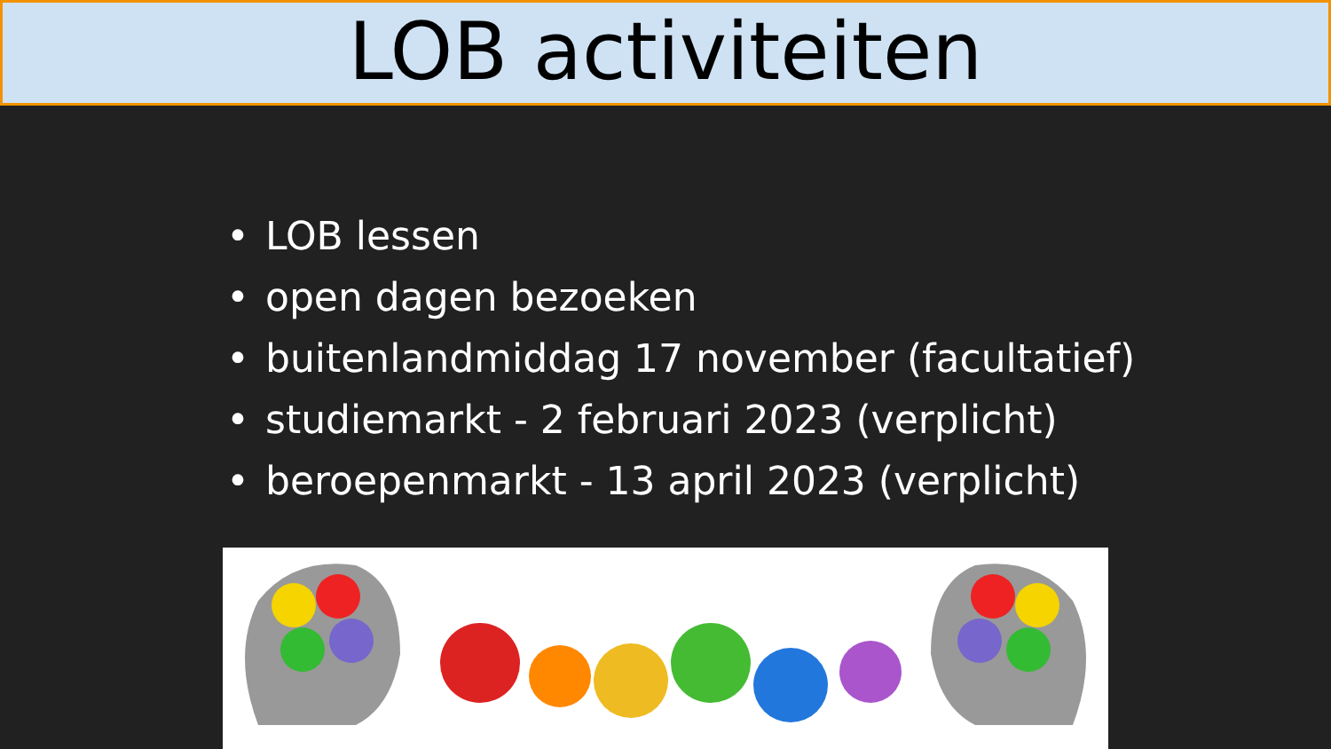LOB activiteiten
• LOB lessen
• open dagen bezoeken
• buitenlandmiddag 17 november (facultatief)
• studiemarkt - 2 februari 2023 (verplicht)
• beroepenmarkt - 13 april 2023 (verplicht)